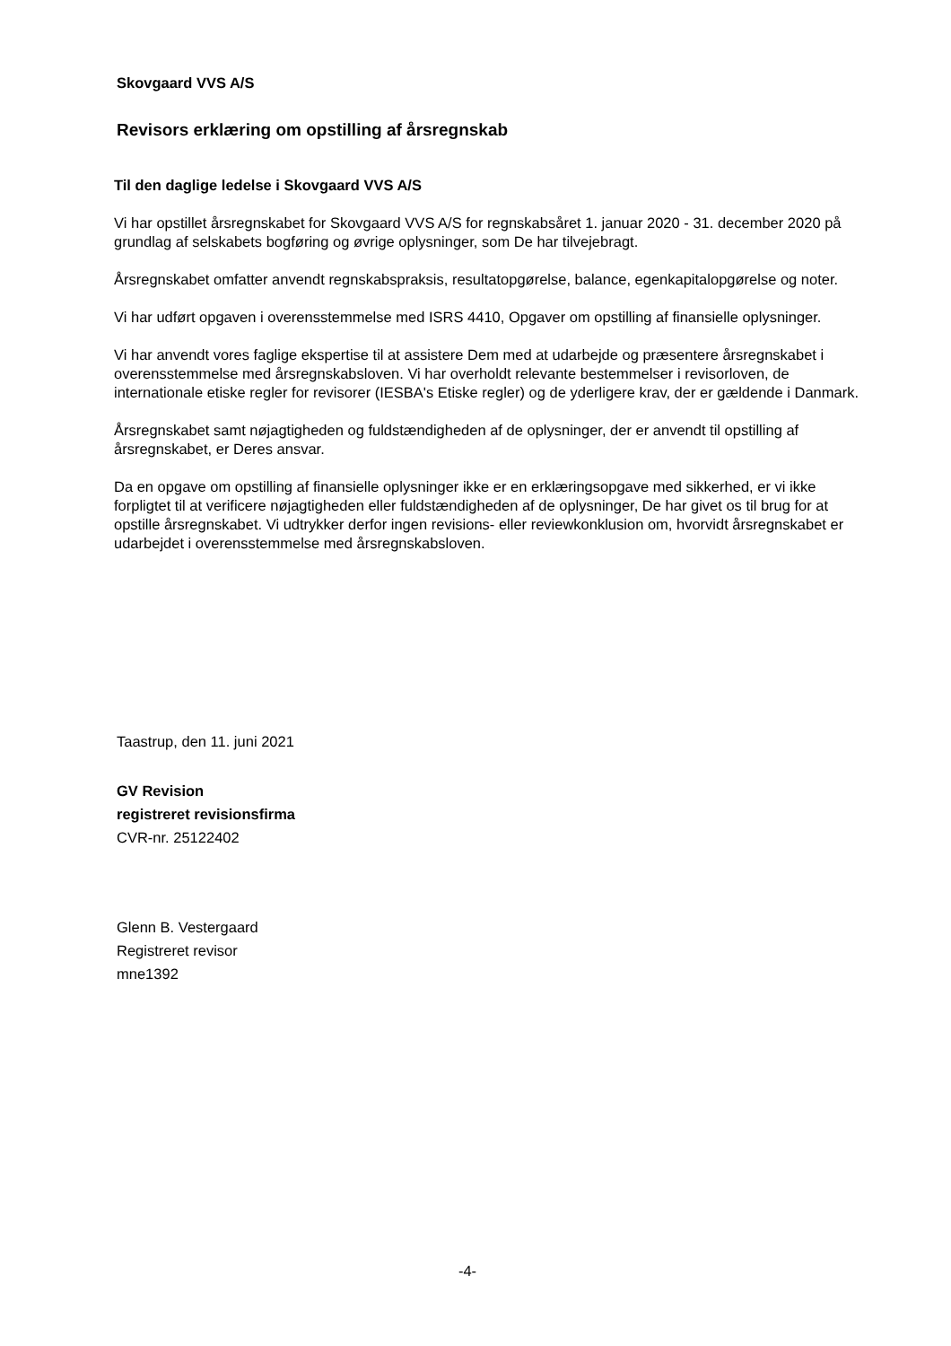Skovgaard VVS A/S
Revisors erklæring om opstilling af årsregnskab
Til den daglige ledelse i Skovgaard VVS A/S
Vi har opstillet årsregnskabet for Skovgaard VVS A/S for regnskabsåret 1. januar 2020 - 31. december 2020 på grundlag af selskabets bogføring og øvrige oplysninger, som De har tilvejebragt.
Årsregnskabet omfatter anvendt regnskabspraksis, resultatopgørelse, balance, egenkapitalopgørelse og noter.
Vi har udført opgaven i overensstemmelse med ISRS 4410, Opgaver om opstilling af finansielle oplysninger.
Vi har anvendt vores faglige ekspertise til at assistere Dem med at udarbejde og præsentere årsregnskabet i overensstemmelse med årsregnskabsloven. Vi har overholdt relevante bestemmelser i revisorloven, de internationale etiske regler for revisorer (IESBA's Etiske regler) og de yderligere krav, der er gældende i Danmark.
Årsregnskabet samt nøjagtigheden og fuldstændigheden af de oplysninger, der er anvendt til opstilling af årsregnskabet, er Deres ansvar.
Da en opgave om opstilling af finansielle oplysninger ikke er en erklæringsopgave med sikkerhed, er vi ikke forpligtet til at verificere nøjagtigheden eller fuldstændigheden af de oplysninger, De har givet os til brug for at opstille årsregnskabet. Vi udtrykker derfor ingen revisions- eller reviewkonklusion om, hvorvidt årsregnskabet er udarbejdet i overensstemmelse med årsregnskabsloven.
Taastrup, den 11. juni 2021
GV Revision
registreret revisionsfirma
CVR-nr. 25122402
Glenn B. Vestergaard
Registreret revisor
mne1392
-4-